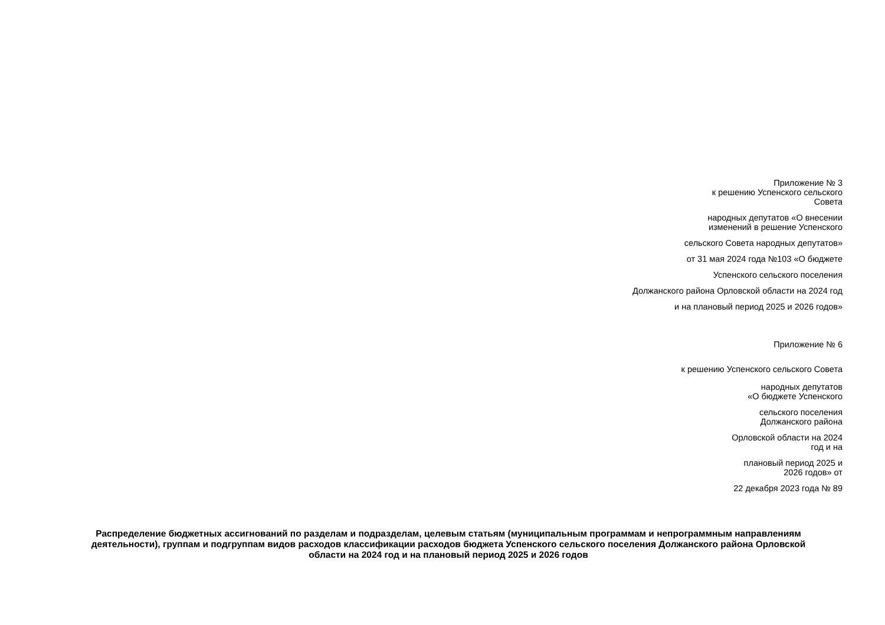Приложение № 3
к решению Успенского сельского
Совета
народных депутатов «О внесении
изменений в решение Успенского
сельского Совета народных депутатов»
от 31 мая 2024 года №103 «О бюджете
Успенского сельского поселения
Должанского района Орловской области на 2024 год
и на плановый период 2025 и 2026 годов»
Приложение № 6
к решению Успенского сельского Совета
народных депутатов
«О бюджете Успенского
сельского поселения
Должанского района
Орловской области на 2024
год и на
плановый период 2025 и
2026 годов» от
22 декабря 2023 года № 89
Распределение бюджетных ассигнований по разделам и подразделам, целевым статьям (муниципальным программам и непрограммным направлениям деятельности), группам и подгруппам видов расходов классификации расходов бюджета Успенского сельского поселения Должанского района Орловской области на 2024 год и на плановый период 2025 и 2026 годов